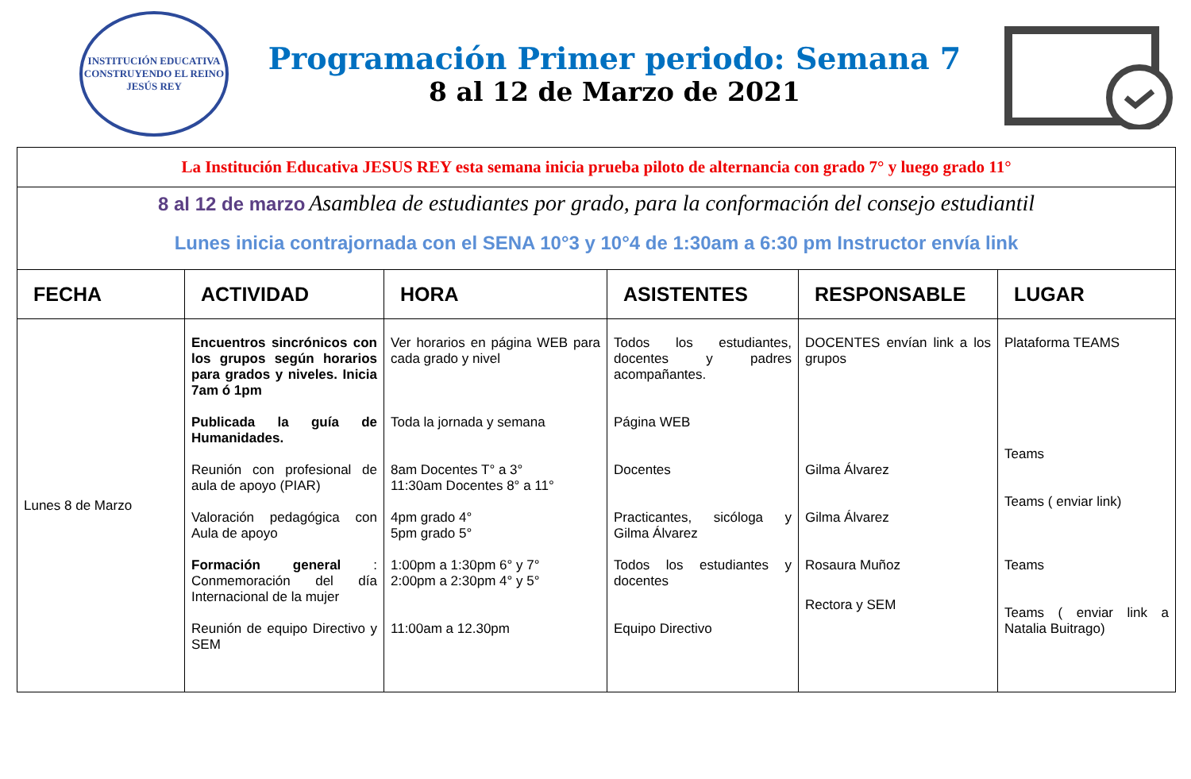INSTITUCIÓN EDUCATIVA
CONSTRUYENDO EL REINO
JESÚS REY
Programación Primer periodo: Semana 7
8 al 12 de Marzo de 2021
| La Institución Educativa JESUS REY esta semana inicia prueba piloto de alternancia con grado 7° y luego grado 11° | | | | | |
| 8 al 12 de marzo Asamblea de estudiantes por grado, para la conformación del consejo estudiantil Lunes inicia contrajornada con el SENA 10°3 y 10°4 de 1:30am a 6:30 pm Instructor envía link | | | | | |
| FECHA | ACTIVIDAD | HORA | ASISTENTES | RESPONSABLE | LUGAR |
| Lunes 8 de Marzo | Encuentros sincrónicos con los grupos según horarios para grados y niveles. Inicia 7am ó 1pm Publicada la guía de Humanidades. Reunión con profesional de aula de apoyo (PIAR) Valoración pedagógica con Aula de apoyo Formación general : Conmemoración del día Internacional de la mujer Reunión de equipo Directivo y SEM | Ver horarios en página WEB para cada grado y nivel Toda la jornada y semana 8am Docentes T° a 3° 11:30am Docentes 8° a 11° 4pm grado 4° 5pm grado 5° 1:00pm a 1:30pm 6° y 7° 2:00pm a 2:30pm 4° y 5° 11:00am a 12.30pm | Todos los estudiantes, docentes y padres acompañantes. Página WEB Docentes Practicantes, sicóloga y Gilma Álvarez Todos los estudiantes y docentes Equipo Directivo | DOCENTES envían link a los grupos Gilma Álvarez Gilma Álvarez Rosaura Muñoz Rectora y SEM | Plataforma TEAMS Teams Teams ( enviar link) Teams Teams ( enviar link a Natalia Buitrago) |